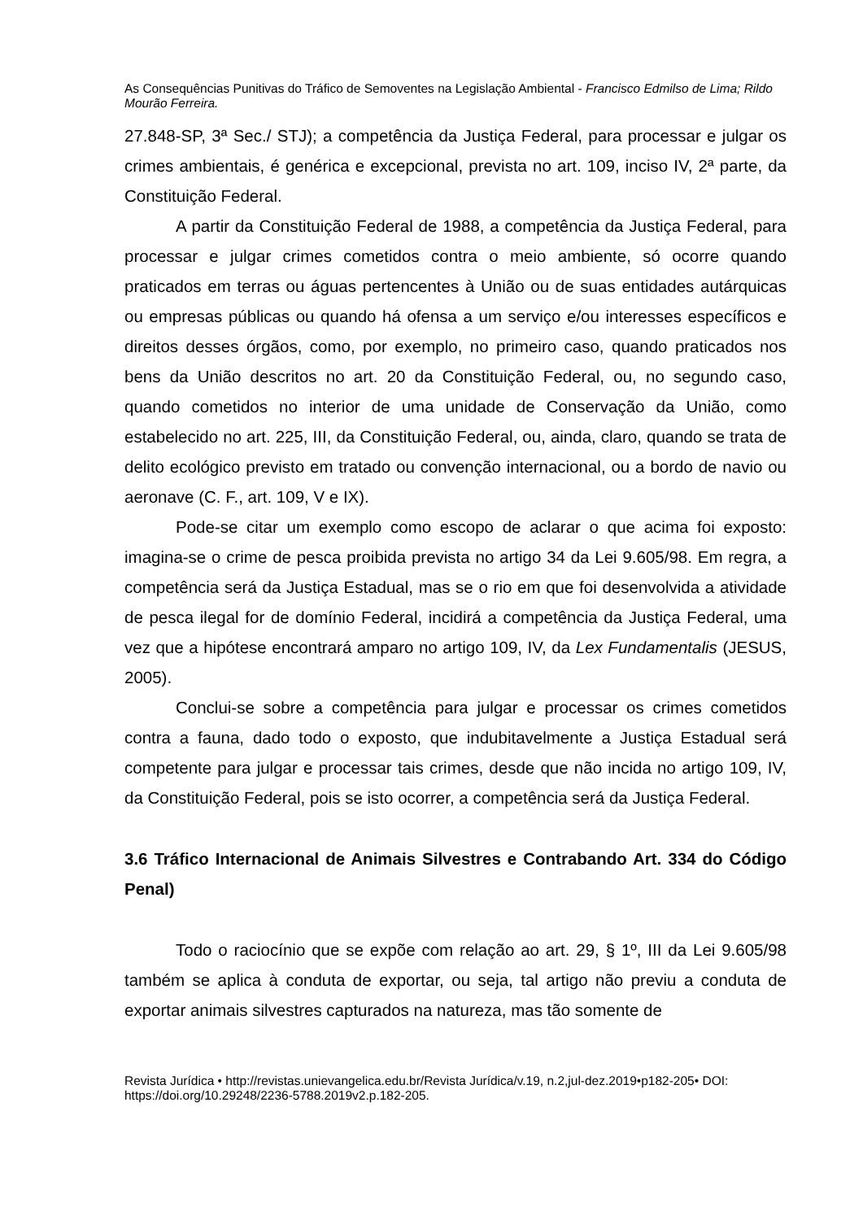As Consequências Punitivas do Tráfico de Semoventes na Legislação Ambiental - Francisco Edmilso de Lima; Rildo Mourão Ferreira.
27.848-SP, 3ª Sec./ STJ); a competência da Justiça Federal, para processar e julgar os crimes ambientais, é genérica e excepcional, prevista no art. 109, inciso IV, 2ª parte, da Constituição Federal.
A partir da Constituição Federal de 1988, a competência da Justiça Federal, para processar e julgar crimes cometidos contra o meio ambiente, só ocorre quando praticados em terras ou águas pertencentes à União ou de suas entidades autárquicas ou empresas públicas ou quando há ofensa a um serviço e/ou interesses específicos e direitos desses órgãos, como, por exemplo, no primeiro caso, quando praticados nos bens da União descritos no art. 20 da Constituição Federal, ou, no segundo caso, quando cometidos no interior de uma unidade de Conservação da União, como estabelecido no art. 225, III, da Constituição Federal, ou, ainda, claro, quando se trata de delito ecológico previsto em tratado ou convenção internacional, ou a bordo de navio ou aeronave (C. F., art. 109, V e IX).
Pode-se citar um exemplo como escopo de aclarar o que acima foi exposto: imagina-se o crime de pesca proibida prevista no artigo 34 da Lei 9.605/98. Em regra, a competência será da Justiça Estadual, mas se o rio em que foi desenvolvida a atividade de pesca ilegal for de domínio Federal, incidirá a competência da Justiça Federal, uma vez que a hipótese encontrará amparo no artigo 109, IV, da Lex Fundamentalis (JESUS, 2005).
Conclui-se sobre a competência para julgar e processar os crimes cometidos contra a fauna, dado todo o exposto, que indubitavelmente a Justiça Estadual será competente para julgar e processar tais crimes, desde que não incida no artigo 109, IV, da Constituição Federal, pois se isto ocorrer, a competência será da Justiça Federal.
3.6 Tráfico Internacional de Animais Silvestres e Contrabando Art. 334 do Código Penal)
Todo o raciocínio que se expõe com relação ao art. 29, § 1º, III da Lei 9.605/98 também se aplica à conduta de exportar, ou seja, tal artigo não previu a conduta de exportar animais silvestres capturados na natureza, mas tão somente de
Revista Jurídica • http://revistas.unievangelica.edu.br/Revista Jurídica/v.19, n.2,jul-dez.2019•p182-205• DOI: https://doi.org/10.29248/2236-5788.2019v2.p.182-205.